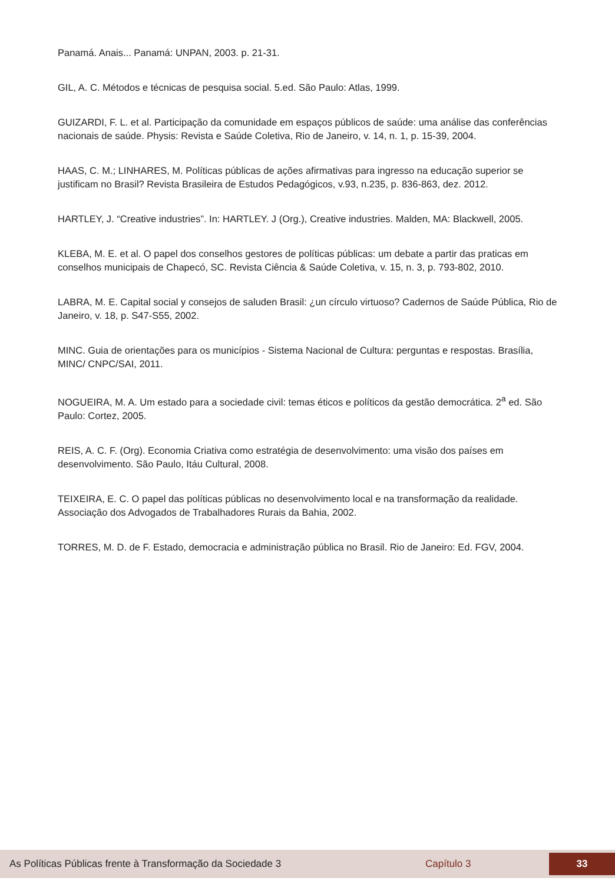Panamá. Anais... Panamá: UNPAN, 2003. p. 21-31.
GIL, A. C. Métodos e técnicas de pesquisa social. 5.ed. São Paulo: Atlas, 1999.
GUIZARDI, F. L. et al. Participação da comunidade em espaços públicos de saúde: uma análise das conferências nacionais de saúde. Physis: Revista e Saúde Coletiva, Rio de Janeiro, v. 14, n. 1, p. 15-39, 2004.
HAAS, C. M.; LINHARES, M. Políticas públicas de ações afirmativas para ingresso na educação superior se justificam no Brasil? Revista Brasileira de Estudos Pedagógicos, v.93, n.235, p. 836-863, dez. 2012.
HARTLEY, J. “Creative industries”. In: HARTLEY. J (Org.), Creative industries. Malden, MA: Blackwell, 2005.
KLEBA, M. E. et al. O papel dos conselhos gestores de políticas públicas: um debate a partir das praticas em conselhos municipais de Chapecó, SC. Revista Ciência & Saúde Coletiva, v. 15, n. 3, p. 793-802, 2010.
LABRA, M. E. Capital social y consejos de saluden Brasil: ¿un círculo virtuoso? Cadernos de Saúde Pública, Rio de Janeiro, v. 18, p. S47-S55, 2002.
MINC. Guia de orientações para os municípios - Sistema Nacional de Cultura: perguntas e respostas. Brasília, MINC/ CNPC/SAI, 2011.
NOGUEIRA, M. A. Um estado para a sociedade civil: temas éticos e políticos da gestão democrática. 2<sup>a</sup> ed. São Paulo: Cortez, 2005.
REIS, A. C. F. (Org). Economia Criativa como estratégia de desenvolvimento: uma visão dos países em desenvolvimento. São Paulo, Itáu Cultural, 2008.
TEIXEIRA, E. C. O papel das políticas públicas no desenvolvimento local e na transformação da realidade. Associação dos Advogados de Trabalhadores Rurais da Bahia, 2002.
TORRES, M. D. de F. Estado, democracia e administração pública no Brasil. Rio de Janeiro: Ed. FGV, 2004.
As Políticas Públicas frente à Transformação da Sociedade 3 Capítulo 3
33